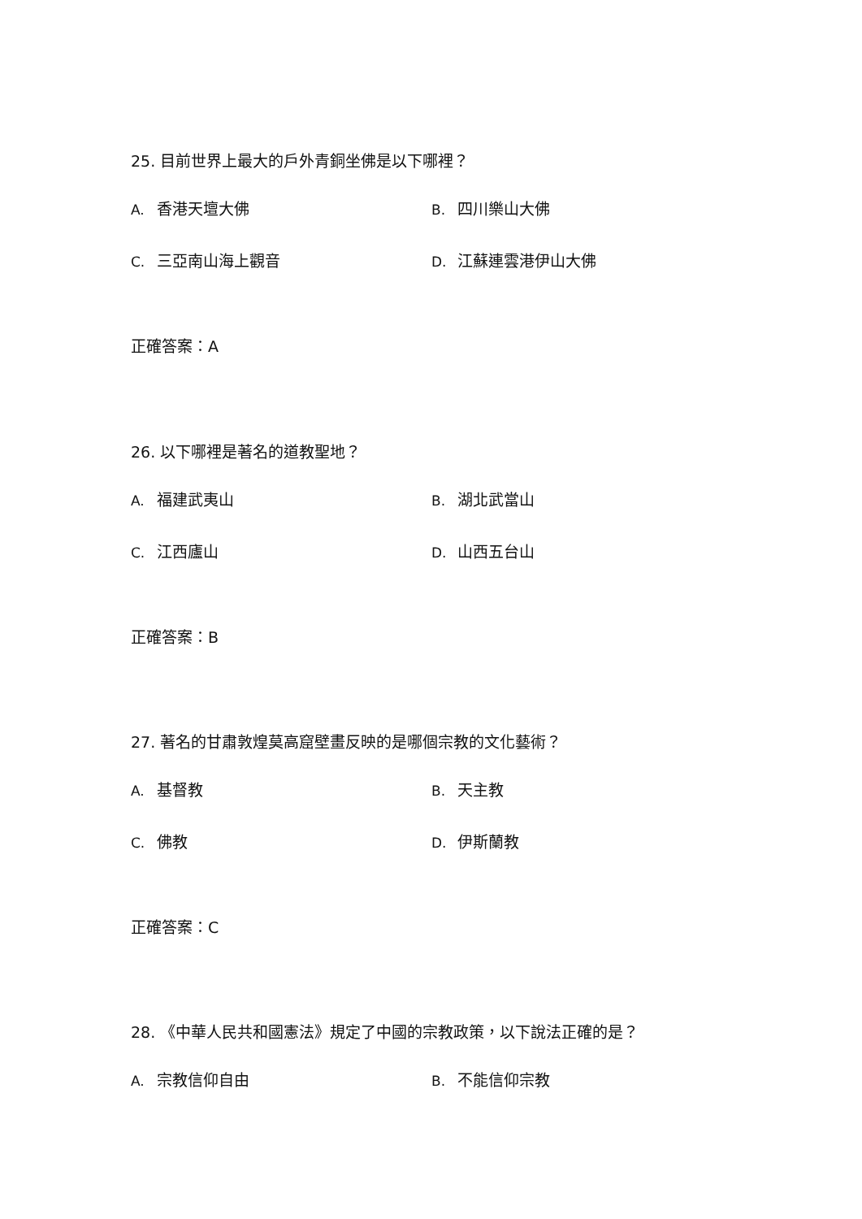25. 目前世界上最大的戶外青銅坐佛是以下哪裡？
A. 香港天壇大佛 B. 四川樂山大佛
C. 三亞南山海上觀音 D. 江蘇連雲港伊山大佛
正確答案：A
26. 以下哪裡是著名的道教聖地？
A. 福建武夷山 B. 湖北武當山
C. 江西廬山 D. 山西五台山
正確答案：B
27. 著名的甘肅敦煌莫高窟壁畫反映的是哪個宗教的文化藝術？
A. 基督教 B. 天主教
C. 佛教 D. 伊斯蘭教
正確答案：C
28. 《中華人民共和國憲法》規定了中國的宗教政策，以下說法正確的是？
A. 宗教信仰自由 B. 不能信仰宗教